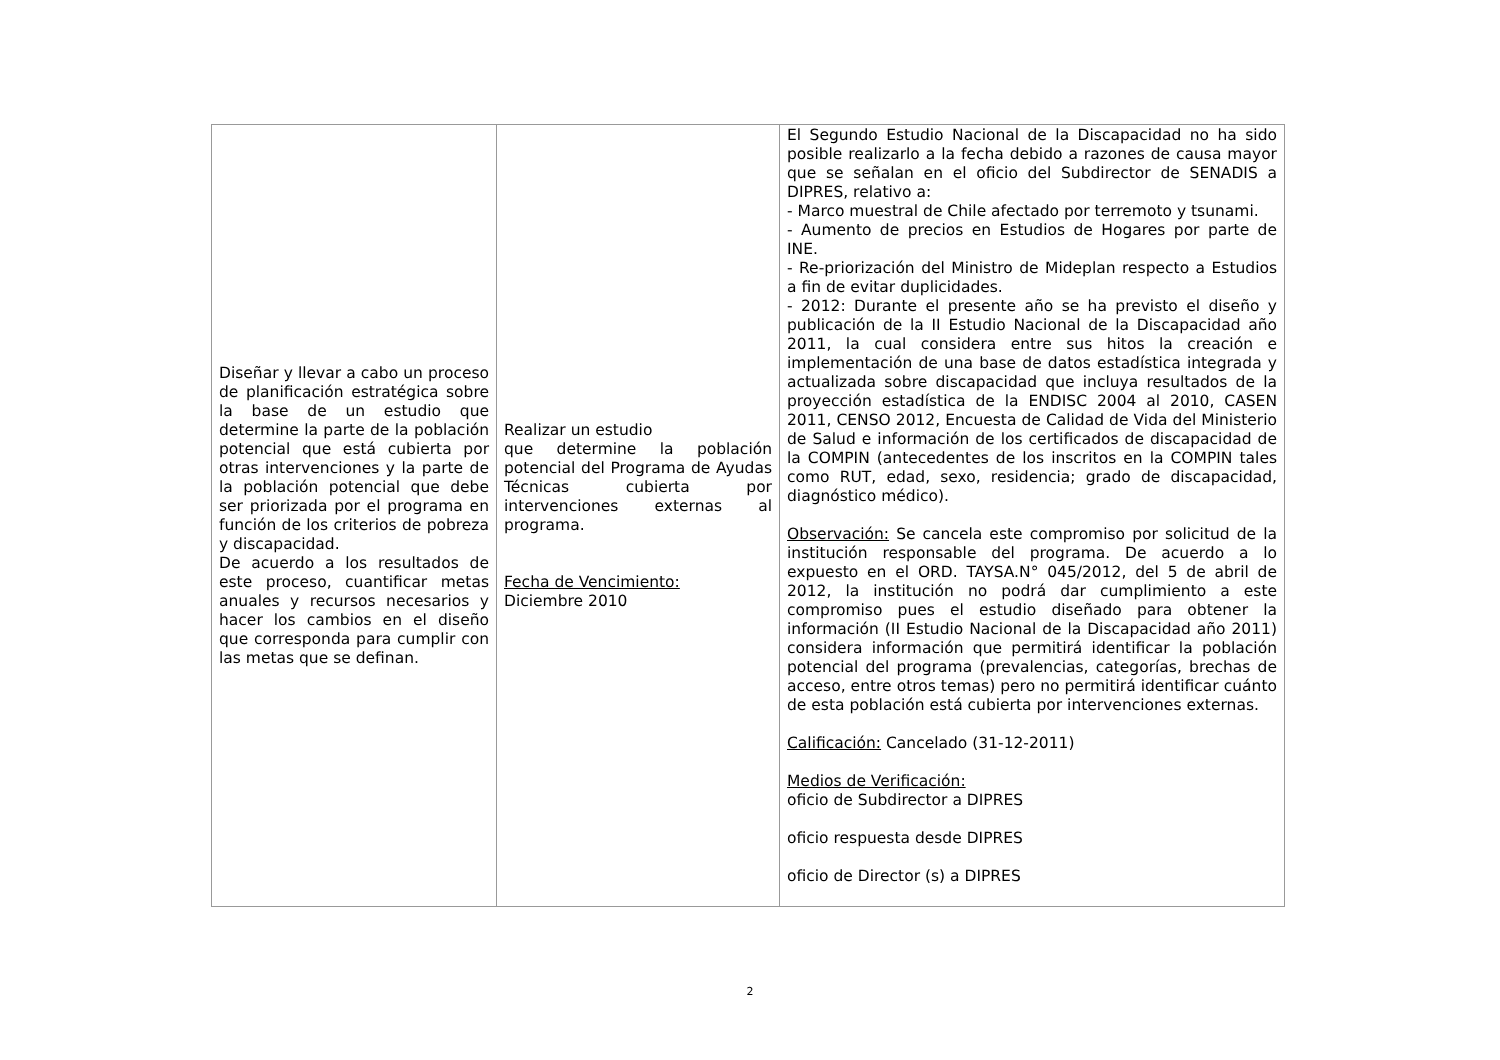| Diseñar y llevar a cabo un proceso de planificación estratégica sobre la base de un estudio que determine la parte de la población potencial que está cubierta por otras intervenciones y la parte de la población potencial que debe ser priorizada por el programa en función de los criterios de pobreza y discapacidad. De acuerdo a los resultados de este proceso, cuantificar metas anuales y recursos necesarios y hacer los cambios en el diseño que corresponda para cumplir con las metas que se definan. | Realizar un estudio que determine la población potencial del Programa de Ayudas Técnicas cubierta por intervenciones externas al programa. Fecha de Vencimiento: Diciembre 2010 | El Segundo Estudio Nacional de la Discapacidad no ha sido posible realizarlo a la fecha debido a razones de causa mayor que se señalan en el oficio del Subdirector de SENADIS a DIPRES, relativo a: - Marco muestral de Chile afectado por terremoto y tsunami. - Aumento de precios en Estudios de Hogares por parte de INE. - Re-priorización del Ministro de Mideplan respecto a Estudios a fin de evitar duplicidades. - 2012: Durante el presente año se ha previsto el diseño y publicación de la II Estudio Nacional de la Discapacidad año 2011, la cual considera entre sus hitos la creación e implementación de una base de datos estadística integrada y actualizada sobre discapacidad que incluya resultados de la proyección estadística de la ENDISC 2004 al 2010, CASEN 2011, CENSO 2012, Encuesta de Calidad de Vida del Ministerio de Salud e información de los certificados de discapacidad de la COMPIN (antecedentes de los inscritos en la COMPIN tales como RUT, edad, sexo, residencia; grado de discapacidad, diagnóstico médico). Observación: Se cancela este compromiso por solicitud de la institución responsable del programa. De acuerdo a lo expuesto en el ORD. TAYSA.N° 045/2012, del 5 de abril de 2012, la institución no podrá dar cumplimiento a este compromiso pues el estudio diseñado para obtener la información (II Estudio Nacional de la Discapacidad año 2011) considera información que permitirá identificar la población potencial del programa (prevalencias, categorías, brechas de acceso, entre otros temas) pero no permitirá identificar cuánto de esta población está cubierta por intervenciones externas. Calificación: Cancelado (31-12-2011) Medios de Verificación: oficio de Subdirector a DIPRES oficio respuesta desde DIPRES oficio de Director (s) a DIPRES |
2